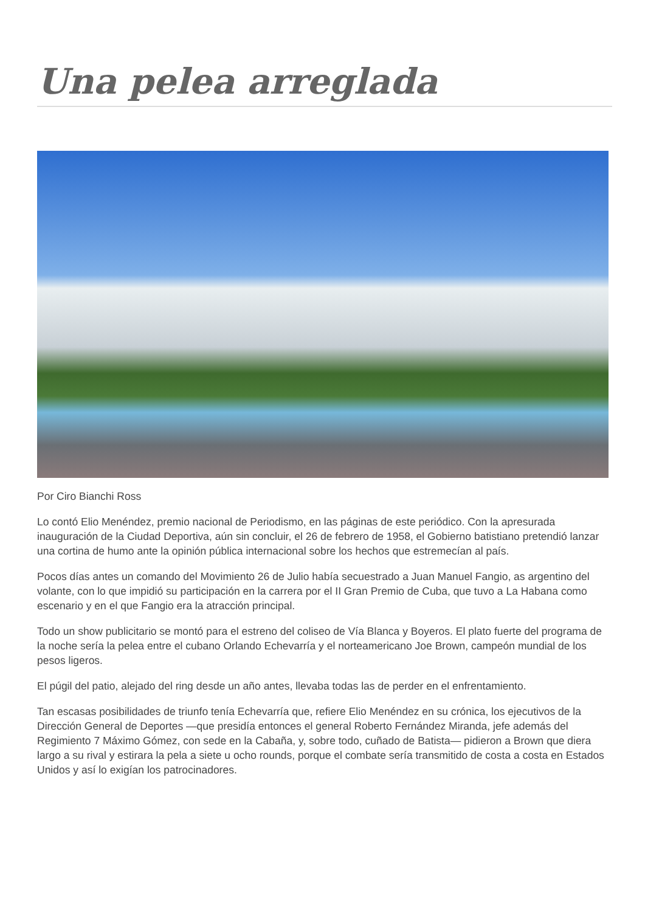Una pelea arreglada
Por Ciro Bianchi Ross
Lo contó Elio Menéndez, premio nacional de Periodismo, en las páginas de este periódico. Con la apresurada inauguración de la Ciudad Deportiva, aún sin concluir, el 26 de febrero de 1958, el Gobierno batistiano pretendió lanzar una cortina de humo ante la opinión pública internacional sobre los hechos que estremecían al país.
Pocos días antes un comando del Movimiento 26 de Julio había secuestrado a Juan Manuel Fangio, as argentino del volante, con lo que impidió su participación en la carrera por el II Gran Premio de Cuba, que tuvo a La Habana como escenario y en el que Fangio era la atracción principal.
Todo un show publicitario se montó para el estreno del coliseo de Vía Blanca y Boyeros. El plato fuerte del programa de la noche sería la pelea entre el cubano Orlando Echevarría y el norteamericano Joe Brown, campeón mundial de los pesos ligeros.
El púgil del patio, alejado del ring desde un año antes, llevaba todas las de perder en el enfrentamiento.
Tan escasas posibilidades de triunfo tenía Echevarría que, refiere Elio Menéndez en su crónica, los ejecutivos de la Dirección General de Deportes —que presidía entonces el general Roberto Fernández Miranda, jefe además del Regimiento 7 Máximo Gómez, con sede en la Cabaña, y, sobre todo, cuñado de Batista— pidieron a Brown que diera largo a su rival y estirara la pela a siete u ocho rounds, porque el combate sería transmitido de costa a costa en Estados Unidos y así lo exigían los patrocinadores.